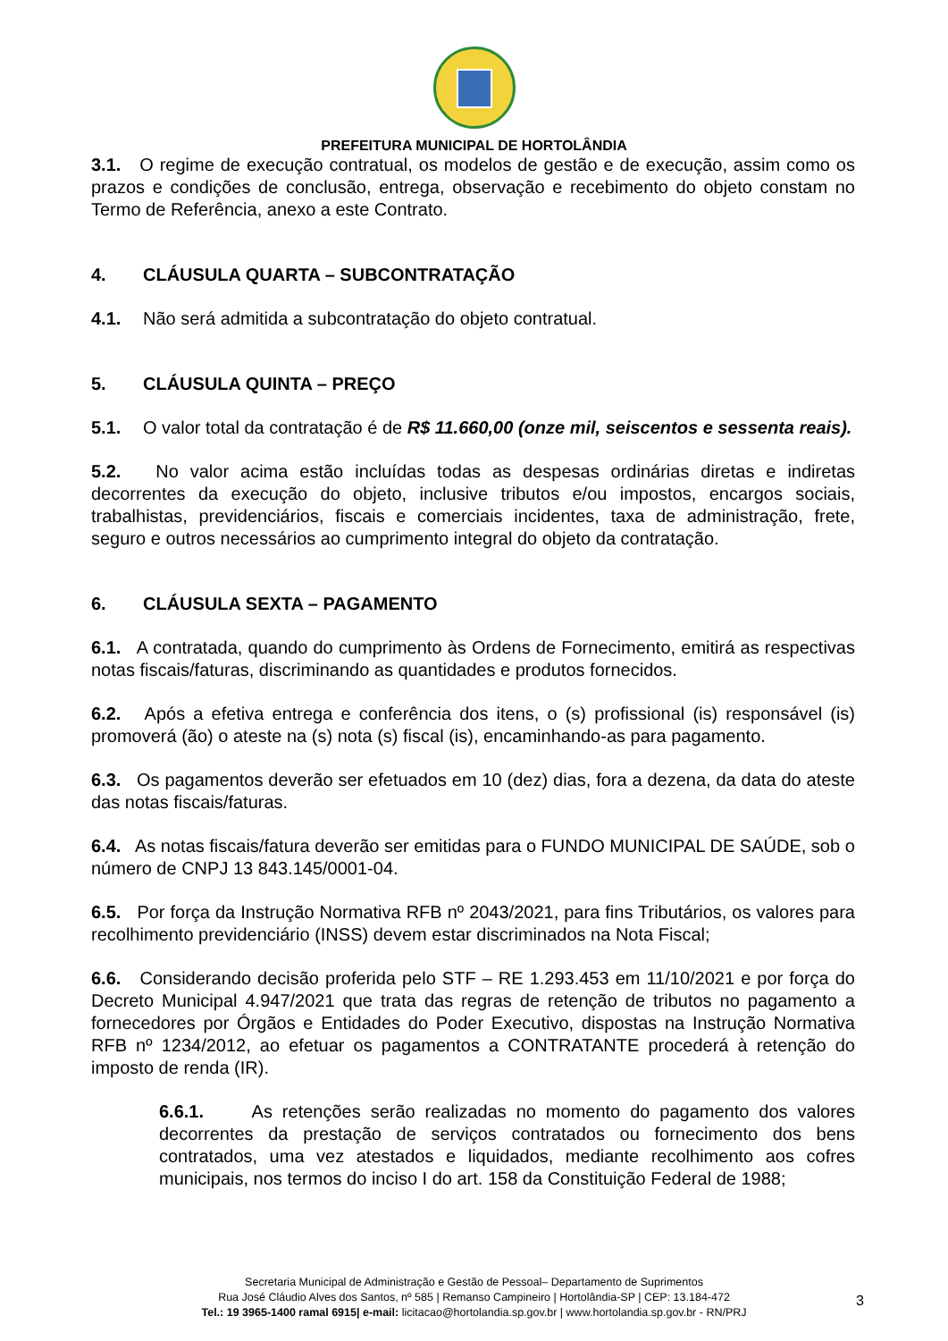PREFEITURA MUNICIPAL DE HORTOLÂNDIA
3.1. O regime de execução contratual, os modelos de gestão e de execução, assim como os prazos e condições de conclusão, entrega, observação e recebimento do objeto constam no Termo de Referência, anexo a este Contrato.
4. CLÁUSULA QUARTA – SUBCONTRATAÇÃO
4.1. Não será admitida a subcontratação do objeto contratual.
5. CLÁUSULA QUINTA – PREÇO
5.1. O valor total da contratação é de R$ 11.660,00 (onze mil, seiscentos e sessenta reais).
5.2. No valor acima estão incluídas todas as despesas ordinárias diretas e indiretas decorrentes da execução do objeto, inclusive tributos e/ou impostos, encargos sociais, trabalhistas, previdenciários, fiscais e comerciais incidentes, taxa de administração, frete, seguro e outros necessários ao cumprimento integral do objeto da contratação.
6. CLÁUSULA SEXTA – PAGAMENTO
6.1. A contratada, quando do cumprimento às Ordens de Fornecimento, emitirá as respectivas notas fiscais/faturas, discriminando as quantidades e produtos fornecidos.
6.2. Após a efetiva entrega e conferência dos itens, o (s) profissional (is) responsável (is) promoverá (ão) o ateste na (s) nota (s) fiscal (is), encaminhando-as para pagamento.
6.3. Os pagamentos deverão ser efetuados em 10 (dez) dias, fora a dezena, da data do ateste das notas fiscais/faturas.
6.4. As notas fiscais/fatura deverão ser emitidas para o FUNDO MUNICIPAL DE SAÚDE, sob o número de CNPJ 13 843.145/0001-04.
6.5. Por força da Instrução Normativa RFB nº 2043/2021, para fins Tributários, os valores para recolhimento previdenciário (INSS) devem estar discriminados na Nota Fiscal;
6.6. Considerando decisão proferida pelo STF – RE 1.293.453 em 11/10/2021 e por força do Decreto Municipal 4.947/2021 que trata das regras de retenção de tributos no pagamento a fornecedores por Órgãos e Entidades do Poder Executivo, dispostas na Instrução Normativa RFB nº 1234/2012, ao efetuar os pagamentos a CONTRATANTE procederá à retenção do imposto de renda (IR).
6.6.1. As retenções serão realizadas no momento do pagamento dos valores decorrentes da prestação de serviços contratados ou fornecimento dos bens contratados, uma vez atestados e liquidados, mediante recolhimento aos cofres municipais, nos termos do inciso I do art. 158 da Constituição Federal de 1988;
Secretaria Municipal de Administração e Gestão de Pessoal– Departamento de Suprimentos
Rua José Cláudio Alves dos Santos, nº 585 | Remanso Campineiro | Hortolândia-SP | CEP: 13.184-472
Tel.: 19 3965-1400 ramal 6915| e-mail: licitacao@hortolandia.sp.gov.br | www.hortolandia.sp.gov.br - RN/PRJ
3